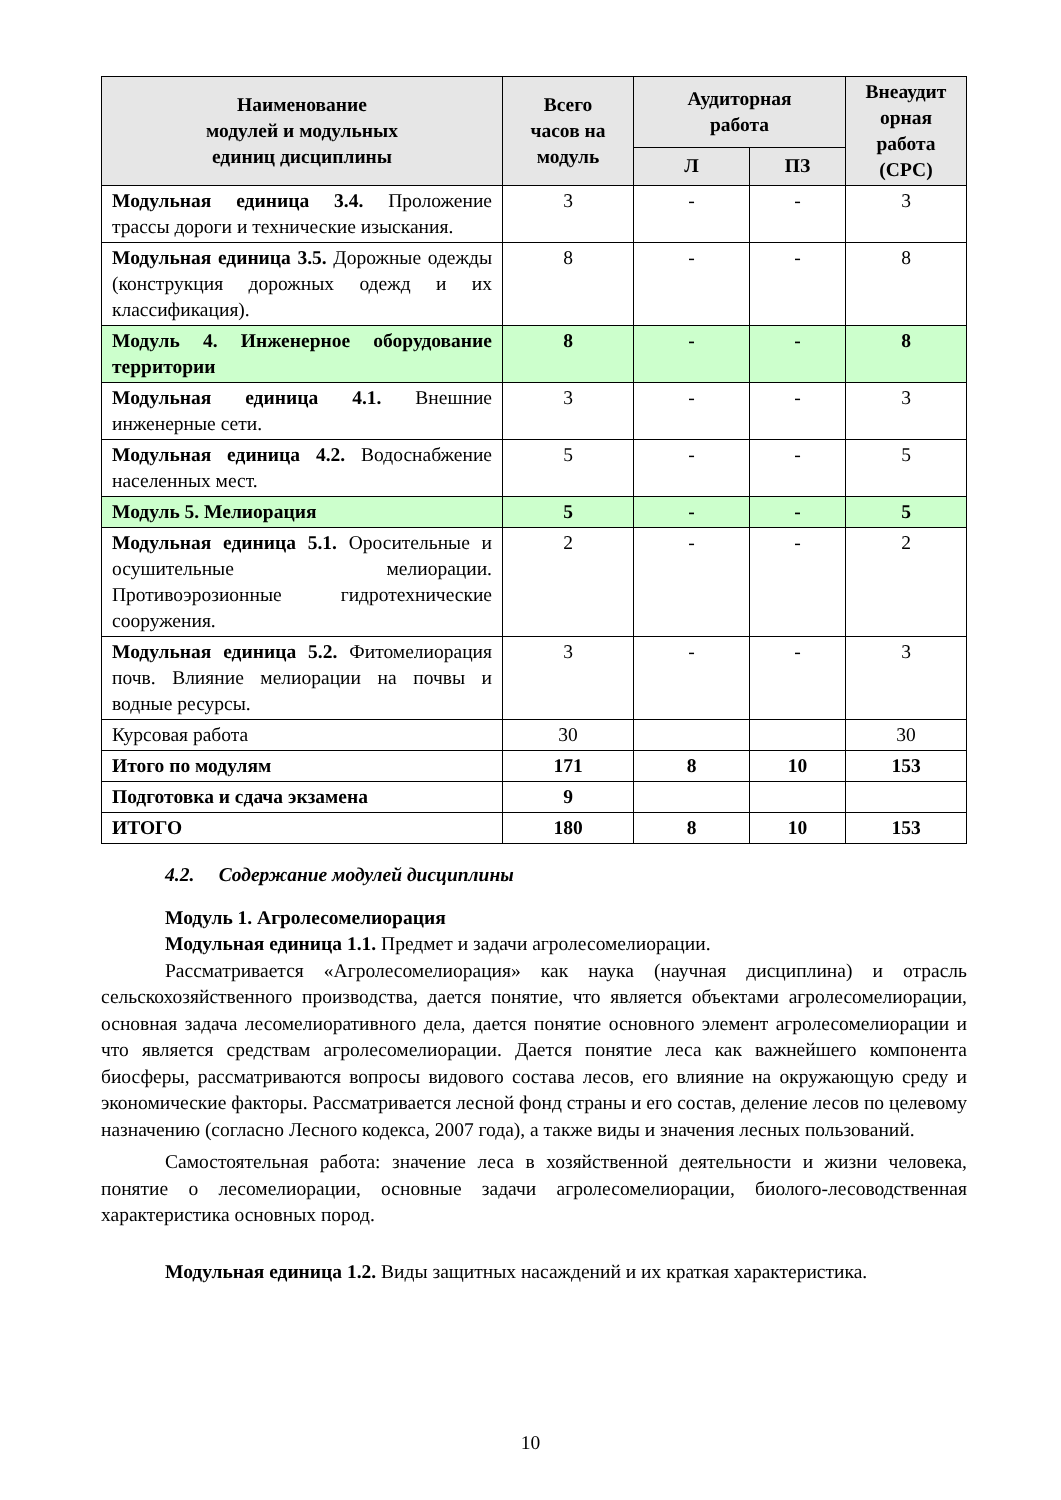| Наименование модулей и модульных единиц дисциплины | Всего часов на модуль | Аудиторная работа | | Внеаудит орная работа (СРС) |
| --- | --- | --- | --- | --- |
| | | Л | ПЗ | |
| Модульная единица 3.4. Проложение трассы дороги и технические изыскания. | 3 | - | - | 3 |
| Модульная единица 3.5. Дорожные одежды (конструкция дорожных одежд и их классификация). | 8 | - | - | 8 |
| Модуль 4. Инженерное оборудование территории | 8 | - | - | 8 |
| Модульная единица 4.1. Внешние инженерные сети. | 3 | - | - | 3 |
| Модульная единица 4.2. Водоснабжение населенных мест. | 5 | - | - | 5 |
| Модуль 5. Мелиорация | 5 | - | - | 5 |
| Модульная единица 5.1. Оросительные и осушительные мелиорации. Противоэрозионные гидротехнические сооружения. | 2 | - | - | 2 |
| Модульная единица 5.2. Фитомелиорация почв. Влияние мелиорации на почвы и водные ресурсы. | 3 | - | - | 3 |
| Курсовая работа | 30 | | | 30 |
| Итого по модулям | 171 | 8 | 10 | 153 |
| Подготовка и сдача экзамена | 9 | | | |
| ИТОГО | 180 | 8 | 10 | 153 |
4.2. Содержание модулей дисциплины
Модуль 1. Агролесомелиорация
Модульная единица 1.1. Предмет и задачи агролесомелиорации.
Рассматривается «Агролесомелиорация» как наука (научная дисциплина) и отрасль сельскохозяйственного производства, дается понятие, что является объектами агролесомелиорации, основная задача лесомелиоративного дела, дается понятие основного элемент агролесомелиорации и что является средствам агролесомелиорации. Дается понятие леса как важнейшего компонента биосферы, рассматриваются вопросы видового состава лесов, его влияние на окружающую среду и экономические факторы. Рассматривается лесной фонд страны и его состав, деление лесов по целевому назначению (согласно Лесного кодекса, 2007 года), а также виды и значения лесных пользований.
Самостоятельная работа: значение леса в хозяйственной деятельности и жизни человека, понятие о лесомелиорации, основные задачи агролесомелиорации, биолого-лесоводственная характеристика основных пород.
Модульная единица 1.2. Виды защитных насаждений и их краткая характеристика.
10